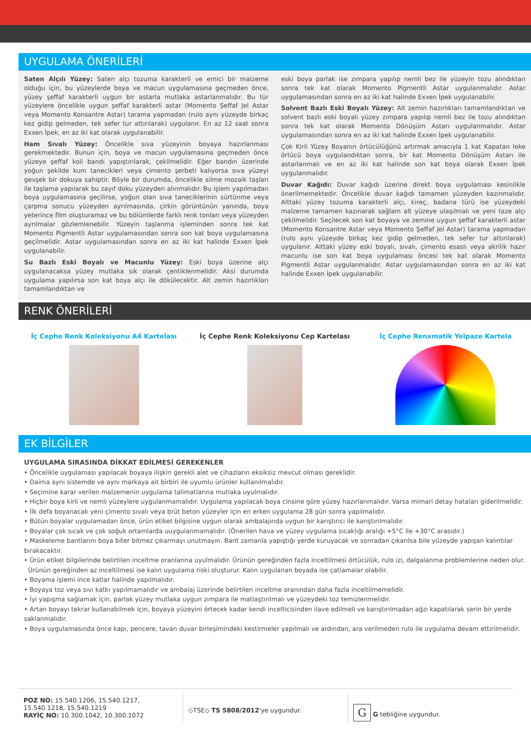UYGULAMA ÖNERİLERİ
Saten Alçılı Yüzey: Saten alçı tozuma karakterli ve emici bir malzeme olduğu için, bu yüzeylerde boya ve macun uygulamasına geçmeden önce, yüzey şeffaf karakterli uygun bir astarla mutlaka astarlanmalıdır. Bu tür yüzeylere öncelikle uygun şeffaf karakterli astar (Momento Şeffaf Jel Astar veya Momento Konsantre Astar) tarama yapmadan (rulo aynı yüzeyde birkaç kez gidip gelmeden, tek sefer tur attırılarak) uygulanır. En az 12 saat sonra Exxen İpek, en az iki kat olarak uygulanabilir.
Ham Sıvalı Yüzey: Öncelikle sıva yüzeyinin boyaya hazırlanması gerekmektedir. Bunun için, boya ve macun uygulamasına geçmeden önce yüzeye şeffaf koli bandı yapıştırılarak, çekilmelidir. Eğer bandın üzerinde yoğun şekilde kum tanecikleri veya çimento şerbeti kalıyorsa sıva yüzeyi gevşek bir dokuya sahiptir. Böyle bir durumda, öncelikle silme mozaik taşları ile taşlama yapılarak bu zayıf doku yüzeyden alınmalıdır. Bu işlem yapılmadan boya uygulamasına geçilirse, yoğun olan sıva taneciklerinin sürtünme veya çarpma sonucu yüzeyden ayrılmasında, çirkin görüntünün yanında, boya yeterince film oluşturamaz ve bu bölümlerde farklı renk tonları veya yüzeyden ayrılmalar gözlemlenebilir. Yüzeyin taşlanma işleminden sonra tek kat Momento Pigmentli Astar uygulamasından sonra son kat boya uygulamasına geçilmelidir. Astar uygulamasından sonra en az iki kat halinde Exxen İpek uygulanabilir.
Su Bazlı Eski Boyalı ve Macunlu Yüzey: Eski boya üzerine alçı uygulanacaksa yüzey mutlaka sık olarak çentiklenmelidir. Aksi durumda uygulama yapılırsa son kat boya alçı ile dökülecektir. Alt zemin hazırlıkları tamamlandıktan ve
eski boya parlak ise zımpara yapılıp nemli bez ile yüzeyin tozu alındıktan sonra tek kat olarak Momento Pigmentli Astar uygulanmalıdır. Astar uygulamasından sonra en az iki kat halinde Exxen İpek uygulanabilir.
Solvent Bazlı Eski Boyalı Yüzey: Alt zemin hazırlıkları tamamlandıktan ve solvent bazlı eski boyalı yüzey zımpara yapılıp nemli bez ile tozu alındıktan sonra tek kat olarak Momento Dönüşüm Astarı uygulanmalıdır. Astar uygulamasından sonra en az iki kat halinde Exxen İpek uygulanabilir.
Çok Kirli Yüzey Boyanın örtücülüğünü artırmak amacıyla 1 kat Kapatan leke örtücü boya uygulandıktan sonra, bir kat Momento Dönüşüm Astarı ile astarlanmalı ve en az iki kat halinde son kat boya olarak Exxen İpek uygulanmalıdır.
Duvar Kağıdı: Duvar kağıdı üzerine direkt boya uygulaması kesinlikle önerilmemektedir. Öncelikle duvar kağıdı tamamen yüzeyden kazınmalıdır. Alttaki yüzey tozuma karakterli alçı, kireç, badana türü ise yüzeydeki malzeme tamamen kazınarak sağlam alt yüzeye ulaşılmalı ve yeni taze alçı çekilmelidir. Seçilecek son kat boyaya ve zemine uygun şeffaf karakterli astar (Momento Konsantre Astar veya Momento Şeffaf Jel Astar) tarama yapmadan (rulo aynı yüzeyde birkaç kez gidip gelmeden, tek sefer tur attırılarak) uygulanır. Alttaki yüzey eski boyalı, sıvalı, çimento esaslı veya akrilik hazır macunlu ise son kat boya uygulaması öncesi tek kat olarak Momento Pigmentli Astar uygulanmalıdır. Astar uygulamasından sonra en az iki kat halinde Exxen İpek uygulanabilir.
RENK ÖNERİLERİ
İç Cephe Renk Koleksiyonu A4 Kartelası
İç Cephe Renk Koleksiyonu Cep Kartelası
İç Cephe Renxmatik Yelpaze Kartela
EK BİLGİLER
UYGULAMA SIRASINDA DİKKAT EDİLMESİ GEREKENLER
• Öncelikle uygulaması yapılacak boyaya ilişkin gerekli alet ve cihazların eksiksiz mevcut olması gereklidir.
• Daima aynı sistemde ve aynı markaya ait birbiri ile uyumlu ürünler kullanılmalıdır.
• Seçimine karar verilen malzemenin uygulama talimatlarına mutlaka uyulmalıdır.
• Hiçbir boya kirli ve nemli yüzeylere uygulanmamalıdır. Uygulama yapılacak boya cinsine göre yüzey hazırlanmalıdır. Varsa mimari detay hataları giderilmelidir.
• İlk defa boyanacak yeni çimento sıvalı veya brüt beton yüzeyler için en erken uygulama 28 gün sonra yapılmalıdır.
• Bütün boyalar uygulamadan önce, ürün etiket bilgisine uygun olarak ambalajında uygun bir karıştırıcı ile karıştırılmalıdır.
• Boyalar çok sıcak ve çok soğuk ortamlarda uuygulanmamalıdır. (Önerilen hava ve yüzey uygulama sıcaklığı aralığı +5°C ile +30°C arasıdır.)
• Maskeleme bantlarını boya biter bitmez çıkarmayı unutmayın. Bant zamanla yapıştığı yerde kuruyacak ve sonradan çıkarılsa bile yüzeyde yapışan kalıntılar bırakacaktır.
• Ürün etiket bilgilerinde belirtilen inceltme oranlarına uyulmalıdır. Ürünün gereğinden fazla inceltilmesi örtücülük, rulo izi, dalgalanma problemlerine neden olur.
Ürünün gereğinden az inceltilmesi ise kalın uygulama riski oluşturur. Kalın uygulanan boyada ise çatlamalar olabilir.
• Boyama işlemi ince katlar halinde yapılmalıdır.
• Boyaya toz veya sıvı katkı yapılmamalıdır ve ambalaj üzerinde belirtilen inceltme oranından daha fazla inceltilmemelidir.
• İyi yapışma sağlamak için, parlak yüzey mutlaka uygun zımpara ile matlaştırılmalı ve yüzeydeki toz temizlenmelidir.
• Artan boyayı tekrar kullanabilmek için, boyaya yüzeyini örtecek kadar kendi incelticisinden ilave edilmeli ve karıştırılmadan ağzı kapatılarak serin bir yerde saklanmalıdır.
• Boya uygulamasında önce kapı, pencere, tavan duvar birleşimindeki kestirmeler yapılmalı ve ardından, ara verilmeden rulo ile uygulama devam ettirilmelidir.
POZ NO: 15.540.1206, 15.540.1217, 15.540.1218, 15.540.1219
RAYİÇ NO: 10.300.1042, 10.300.1072
◇TSE◇ TS 5808/2012'ye uygundur.
G G tebliğine uygundur.